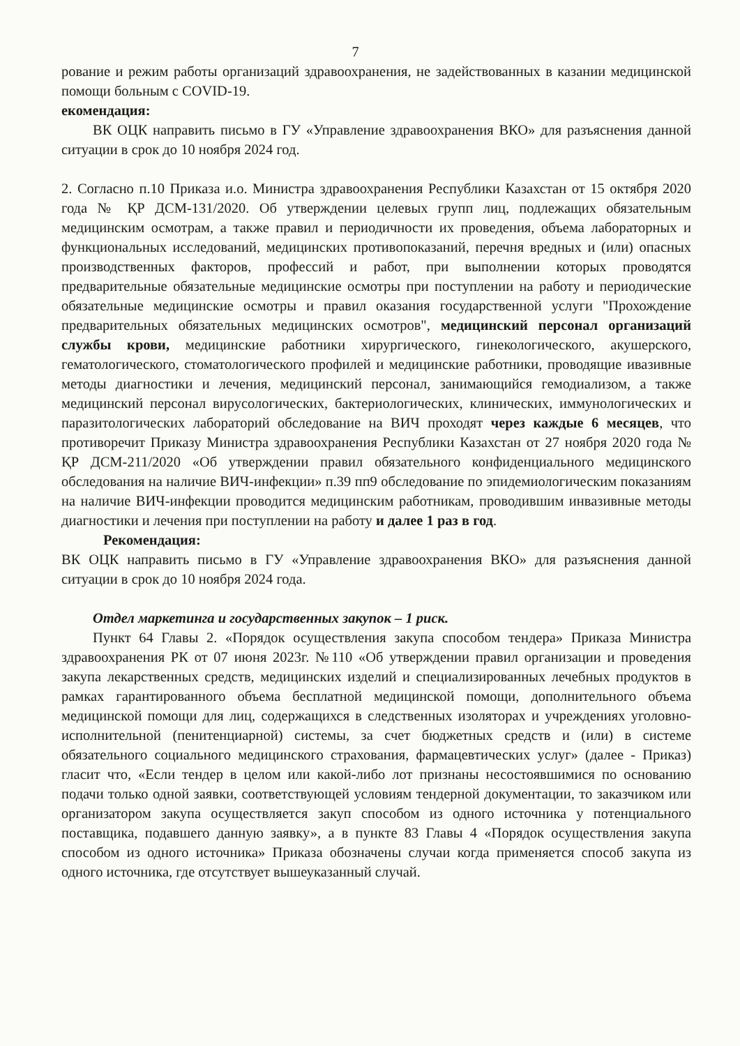7
рование и режим работы организаций здравоохранения, не задействованных в казании медицинской помощи больным с COVID-19.
екомендация:
ВК ОЦК направить письмо в ГУ «Управление здравоохранения ВКО» для разъяснения данной ситуации в срок до 10 ноября 2024 год.
2. Согласно п.10 Приказа и.о. Министра здравоохранения Республики Казахстан от 15 октября 2020 года № ҚР ДСМ-131/2020. Об утверждении целевых групп лиц, подлежащих обязательным медицинским осмотрам, а также правил и периодичности их проведения, объема лабораторных и функциональных исследований, медицинских противопоказаний, перечня вредных и (или) опасных производственных факторов, профессий и работ, при выполнении которых проводятся предварительные обязательные медицинские осмотры при поступлении на работу и периодические обязательные медицинские осмотры и правил оказания государственной услуги "Прохождение предварительных обязательных медицинских осмотров", медицинский персонал организаций службы крови, медицинские работники хирургического, гинекологического, акушерского, гематологического, стоматологического профилей и медицинские работники, проводящие ивазивные методы диагностики и лечения, медицинский персонал, занимающийся гемодиализом, а также медицинский персонал вирусологических, бактериологических, клинических, иммунологических и паразитологических лабораторий обследование на ВИЧ проходят через каждые 6 месяцев, что противоречит Приказу Министра здравоохранения Республики Казахстан от 27 ноября 2020 года № ҚР ДСМ-211/2020 «Об утверждении правил обязательного конфиденциального медицинского обследования на наличие ВИЧ-инфекции» п.39 пп9 обследование по эпидемиологическим показаниям на наличие ВИЧ-инфекции проводится медицинским работникам, проводившим инвазивные методы диагностики и лечения при поступлении на работу и далее 1 раз в год.
Рекомендация:
ВК ОЦК направить письмо в ГУ «Управление здравоохранения ВКО» для разъяснения данной ситуации в срок до 10 ноября 2024 года.
Отдел маркетинга и государственных закупок – 1 риск.
Пункт 64 Главы 2. «Порядок осуществления закупа способом тендера» Приказа Министра здравоохранения РК от 07 июня 2023г. №110 «Об утверждении правил организации и проведения закупа лекарственных средств, медицинских изделий и специализированных лечебных продуктов в рамках гарантированного объема бесплатной медицинской помощи, дополнительного объема медицинской помощи для лиц, содержащихся в следственных изоляторах и учреждениях уголовно-исполнительной (пенитенциарной) системы, за счет бюджетных средств и (или) в системе обязательного социального медицинского страхования, фармацевтических услуг» (далее - Приказ) гласит что, «Если тендер в целом или какой-либо лот признаны несостоявшимися по основанию подачи только одной заявки, соответствующей условиям тендерной документации, то заказчиком или организатором закупа осуществляется закуп способом из одного источника у потенциального поставщика, подавшего данную заявку», а в пункте 83 Главы 4 «Порядок осуществления закупа способом из одного источника» Приказа обозначены случаи когда применяется способ закупа из одного источника, где отсутствует вышеуказанный случай.